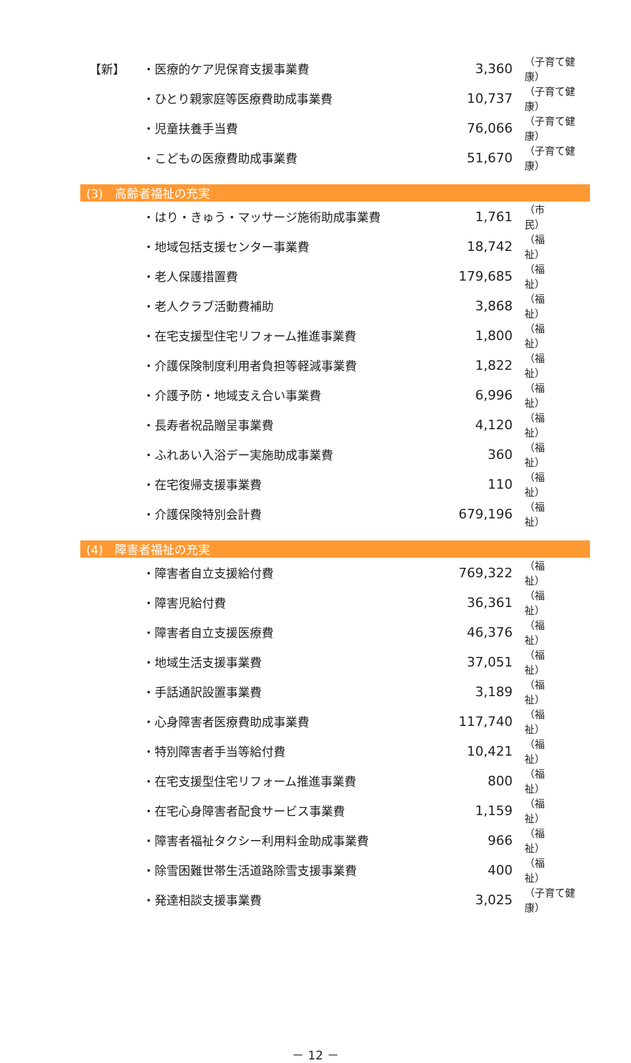| 【新】 | ・医療的ケア児保育支援事業費 | 3,360 | （子育て健康） |
| | ・ひとり親家庭等医療費助成事業費 | 10,737 | （子育て健康） |
| | ・児童扶養手当費 | 76,066 | （子育て健康） |
| | ・こどもの医療費助成事業費 | 51,670 | （子育て健康） |
| (3) 高齢者福祉の充実 | | | |
| | ・はり・きゅう・マッサージ施術助成事業費 | 1,761 | （市 民） |
| | ・地域包括支援センター事業費 | 18,742 | （福 祉） |
| | ・老人保護措置費 | 179,685 | （福 祉） |
| | ・老人クラブ活動費補助 | 3,868 | （福 祉） |
| | ・在宅支援型住宅リフォーム推進事業費 | 1,800 | （福 祉） |
| | ・介護保険制度利用者負担等軽減事業費 | 1,822 | （福 祉） |
| | ・介護予防・地域支え合い事業費 | 6,996 | （福 祉） |
| | ・長寿者祝品贈呈事業費 | 4,120 | （福 祉） |
| | ・ふれあい入浴デー実施助成事業費 | 360 | （福 祉） |
| | ・在宅復帰支援事業費 | 110 | （福 祉） |
| | ・介護保険特別会計費 | 679,196 | （福 祉） |
| (4) 障害者福祉の充実 | | | |
| | ・障害者自立支援給付費 | 769,322 | （福 祉） |
| | ・障害児給付費 | 36,361 | （福 祉） |
| | ・障害者自立支援医療費 | 46,376 | （福 祉） |
| | ・地域生活支援事業費 | 37,051 | （福 祉） |
| | ・手話通訳設置事業費 | 3,189 | （福 祉） |
| | ・心身障害者医療費助成事業費 | 117,740 | （福 祉） |
| | ・特別障害者手当等給付費 | 10,421 | （福 祉） |
| | ・在宅支援型住宅リフォーム推進事業費 | 800 | （福 祉） |
| | ・在宅心身障害者配食サービス事業費 | 1,159 | （福 祉） |
| | ・障害者福祉タクシー利用料金助成事業費 | 966 | （福 祉） |
| | ・除雪困難世帯生活道路除雪支援事業費 | 400 | （福 祉） |
| | ・発達相談支援事業費 | 3,025 | （子育て健康） |
－ 12 －